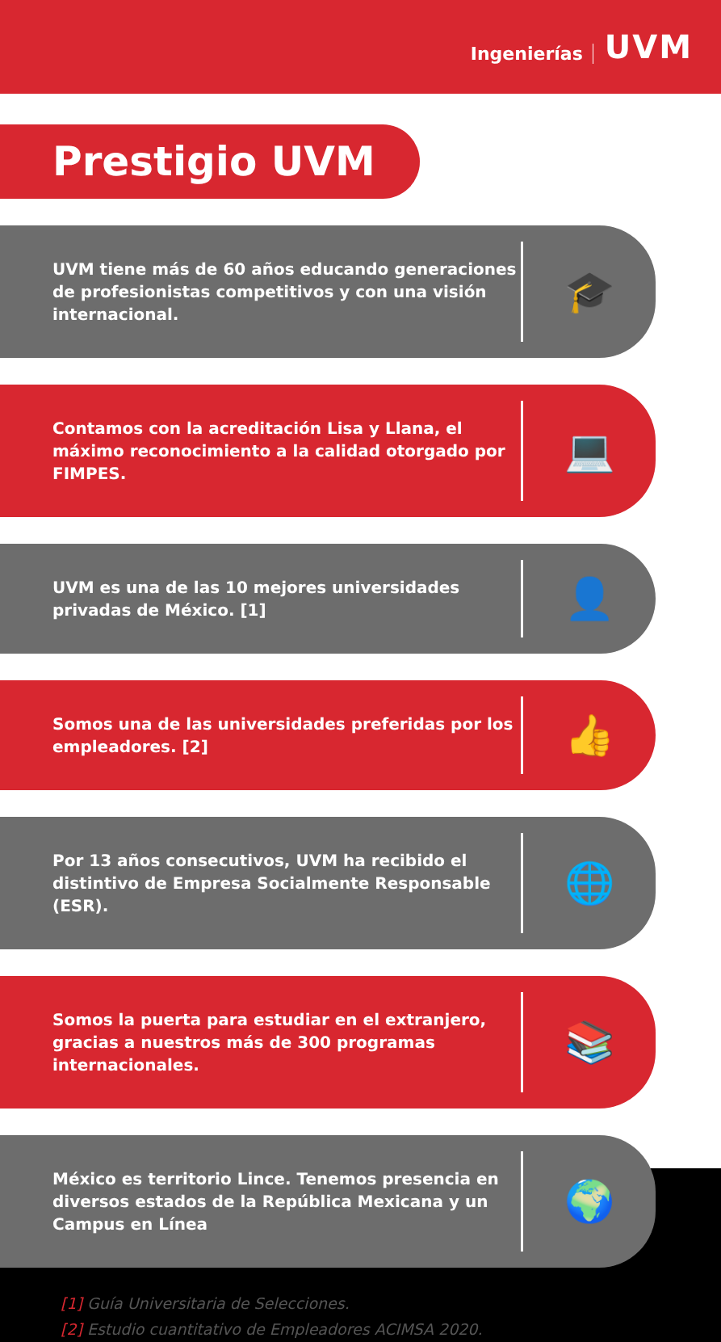Ingenierías UVM
Prestigio UVM
UVM tiene más de 60 años educando generaciones de profesionistas competitivos y con una visión internacional.
🎓
Contamos con la acreditación Lisa y Llana, el máximo reconocimiento a la calidad otorgado por FIMPES.
💻
UVM es una de las 10 mejores universidades privadas de México. [1]
👤
Somos una de las universidades preferidas por los empleadores. [2]
👍
Por 13 años consecutivos, UVM ha recibido el distintivo de Empresa Socialmente Responsable (ESR).
🌐
Somos la puerta para estudiar en el extranjero, gracias a nuestros más de 300 programas internacionales.
📚
México es territorio Lince. Tenemos presencia en diversos estados de la República Mexicana y un Campus en Línea
🌍
[1] Guía Universitaria de Selecciones.
[2] Estudio cuantitativo de Empleadores ACIMSA 2020.